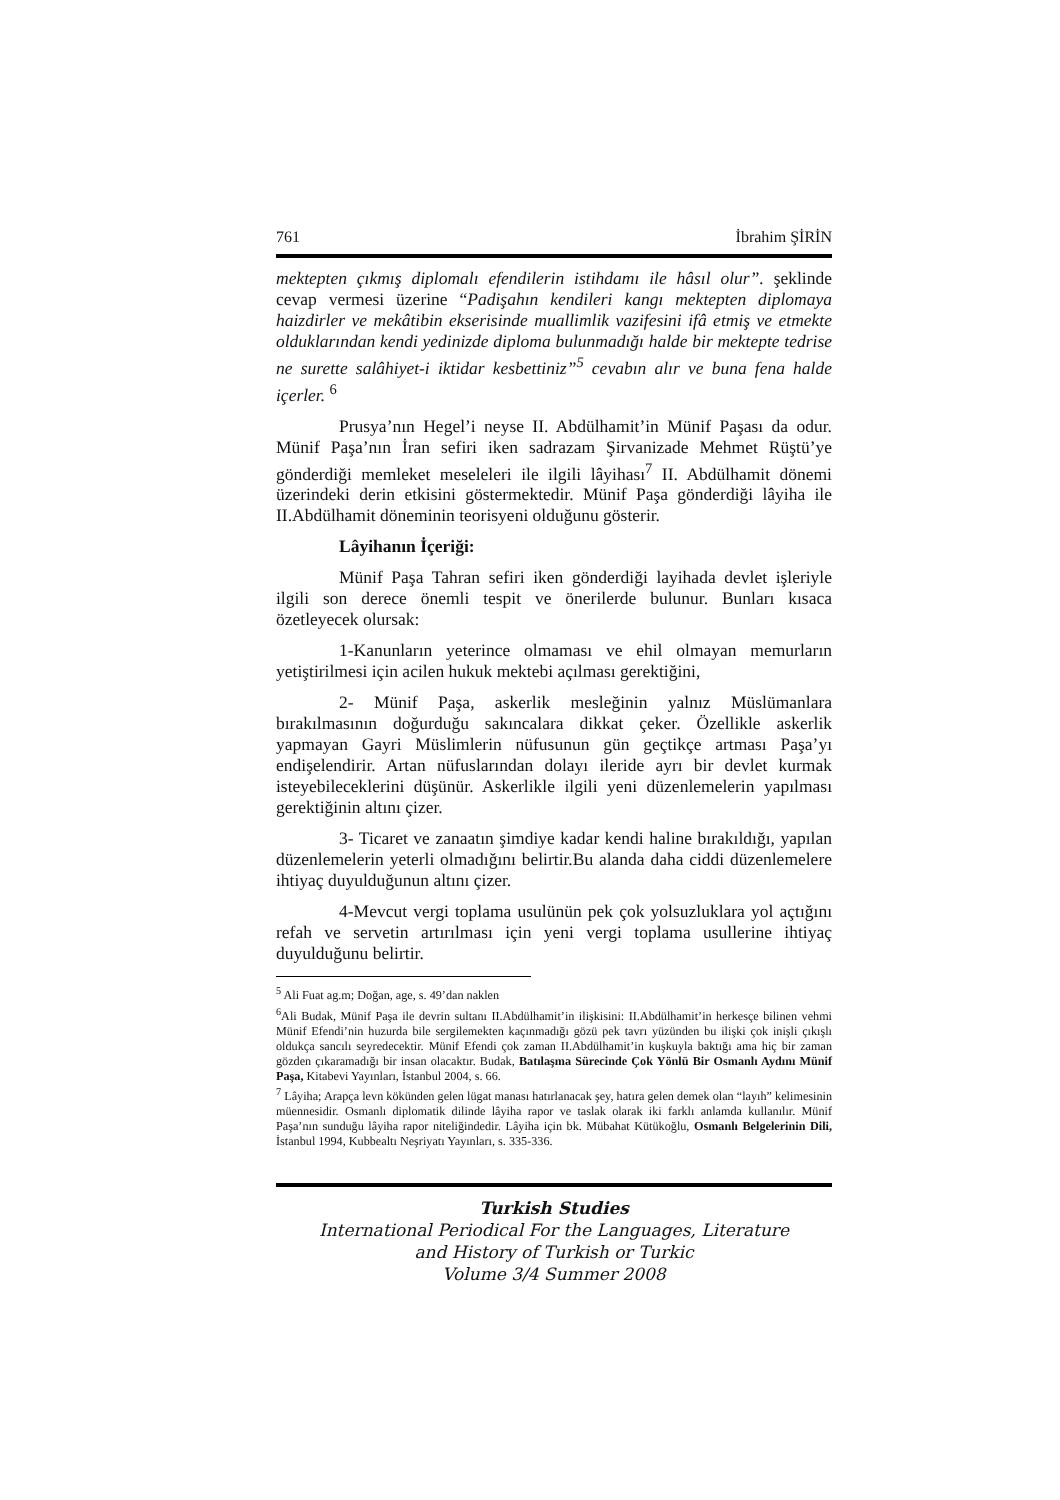761 İbrahim ŞİRİN
mektepten çıkmış diplomalı efendilerin istihdamı ile hâsıl olur”. şeklinde cevap vermesi üzerine “Padişahın kendileri kangı mektepten diplomaya haizdirler ve mekâtibin ekserisinde muallimlik vazifesini ifâ etmiş ve etmekte olduklarından kendi yedinizde diploma bulunmadığı halde bir mektepte tedrise ne surette salâhiyet-i iktidar kesbettiniz”<sup>5</sup> cevabın alır ve buna fena halde içerler. <sup>6</sup>
Prusya’nın Hegel’i neyse II. Abdülhamit’in Münif Paşası da odur. Münif Paşa’nın İran sefiri iken sadrazam Şirvanizade Mehmet Rüştü’ye gönderdiği memleket meseleleri ile ilgili lâyihası<sup>7</sup> II. Abdülhamit dönemi üzerindeki derin etkisini göstermektedir. Münif Paşa gönderdiği lâyiha ile II.Abdülhamit döneminin teorisyeni olduğunu gösterir.
Lâyihanın İçeriği:
Münif Paşa Tahran sefiri iken gönderdiği layihada devlet işleriyle ilgili son derece önemli tespit ve önerilerde bulunur. Bunları kısaca özetleyecek olursak:
1-Kanunların yeterince olmaması ve ehil olmayan memurların yetiştirilmesi için acilen hukuk mektebi açılması gerektiğini,
2- Münif Paşa, askerlik mesleğinin yalnız Müslümanlara bırakılmasının doğurduğu sakıncalara dikkat çeker. Özellikle askerlik yapmayan Gayri Müslimlerin nüfusunun gün geçtikçe artması Paşa’yı endişelendirir. Artan nüfuslarından dolayı ileride ayrı bir devlet kurmak isteyebileceklerini düşünür. Askerlikle ilgili yeni düzenlemelerin yapılması gerektiğinin altını çizer.
3- Ticaret ve zanaatın şimdiye kadar kendi haline bırakıldığı, yapılan düzenlemelerin yeterli olmadığını belirtir.Bu alanda daha ciddi düzenlemelere ihtiyaç duyulduğunun altını çizer.
4-Mevcut vergi toplama usulünün pek çok yolsuzluklara yol açtığını refah ve servetin artırılması için yeni vergi toplama usullerine ihtiyaç duyulduğunu belirtir.
<sup>5</sup> Ali Fuat ag.m; Doğan, age, s. 49’dan naklen
<sup>6</sup> Ali Budak, Münif Paşa ile devrin sultanı II.Abdülhamit’in ilişkisini: II.Abdülhamit’in herkesçe bilinen vehmi Münif Efendi’nin huzurda bile sergilemekten kaçınmadığı gözü pek tavrı yüzünden bu ilişki çok inişli çıkışlı oldukça sancılı seyredecektir. Münif Efendi çok zaman II.Abdülhamit’in kuşkuyla baktığı ama hiç bir zaman gözden çıkaramadığı bir insan olacaktır. Budak, Batılaşma Sürecinde Çok Yönlü Bir Osmanlı Aydını Münif Paşa, Kitabevi Yayınları, İstanbul 2004, s. 66.
<sup>7</sup> Lâyiha; Arapça levn kökünden gelen lügat manası hatırlanacak şey, hatıra gelen demek olan “layıh” kelimesinin müennesidir. Osmanlı diplomatik dilinde lâyiha rapor ve taslak olarak iki farklı anlamda kullanılır. Münif Paşa’nın sunduğu lâyiha rapor niteliğindedir. Lâyiha için bk. Mübahat Kütükoğlu, Osmanlı Belgelerinin Dili, İstanbul 1994, Kubbealtı Neşriyatı Yayınları, s. 335-336.
Turkish Studies
International Periodical For the Languages, Literature
and History of Turkish or Turkic
Volume 3/4 Summer 2008